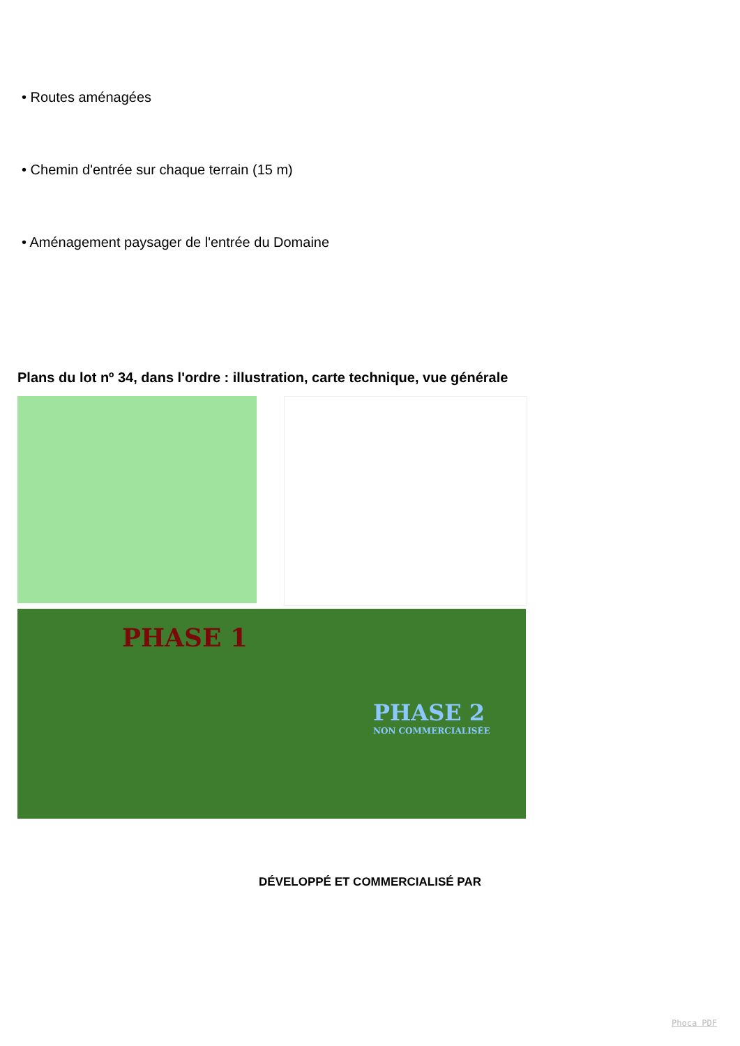• Routes aménagées
• Chemin d'entrée sur chaque terrain (15 m)
• Aménagement paysager de l'entrée du Domaine
Plans du lot nº 34, dans l'ordre : illustration, carte technique, vue générale
PHASE 1
PHASE 2
NON COMMERCIALISÉE
DÉVELOPPÉ ET COMMERCIALISÉ PAR
Phoca PDF